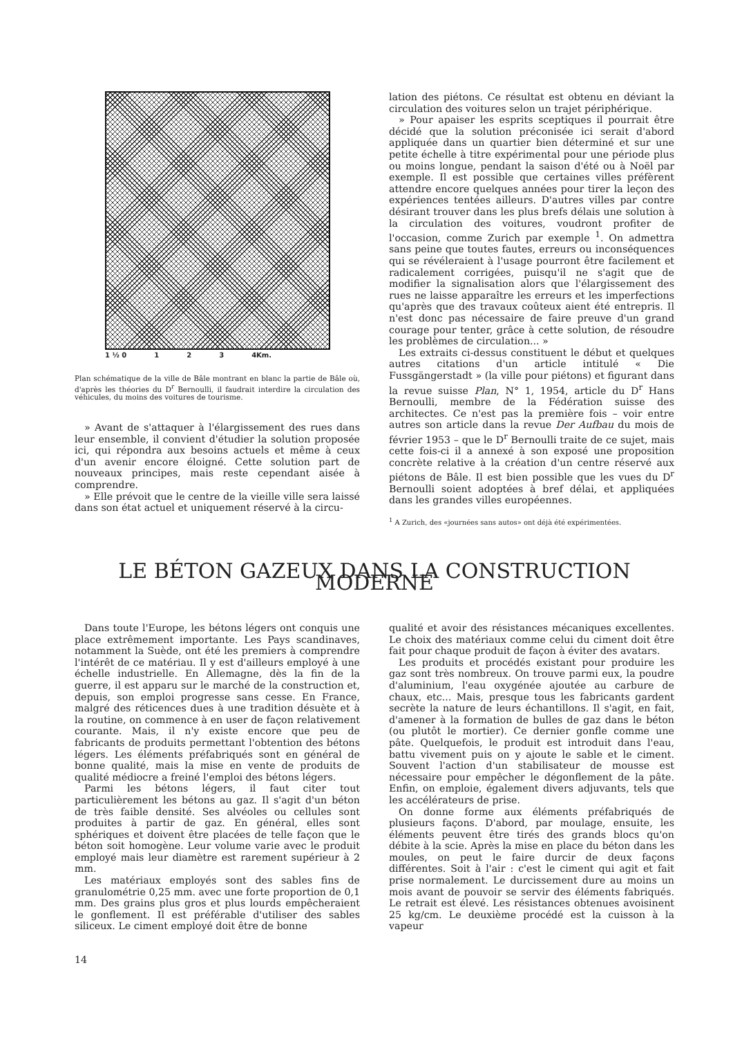1 ½ 0 1 2 3 4Km.
Plan schématique de la ville de Bâle montrant en blanc la partie de Bâle où, d'après les théories du D<sup>r</sup> Bernoulli, il faudrait interdire la circulation des véhicules, du moins des voitures de tourisme.
» Avant de s'attaquer à l'élargissement des rues dans leur ensemble, il convient d'étudier la solution proposée ici, qui répondra aux besoins actuels et même à ceux d'un avenir encore éloigné. Cette solution part de nouveaux principes, mais reste cependant aisée à comprendre.
» Elle prévoit que le centre de la vieille ville sera laissé dans son état actuel et uniquement réservé à la circu-
lation des piétons. Ce résultat est obtenu en déviant la circulation des voitures selon un trajet périphérique.
» Pour apaiser les esprits sceptiques il pourrait être décidé que la solution préconisée ici serait d'abord appliquée dans un quartier bien déterminé et sur une petite échelle à titre expérimental pour une période plus ou moins longue, pendant la saison d'été ou à Noël par exemple. Il est possible que certaines villes préfèrent attendre encore quelques années pour tirer la leçon des expériences tentées ailleurs. D'autres villes par contre désirant trouver dans les plus brefs délais une solution à la circulation des voitures, voudront profiter de l'occasion, comme Zurich par exemple <sup>1</sup>. On admettra sans peine que toutes fautes, erreurs ou inconséquences qui se révéleraient à l'usage pourront être facilement et radicalement corrigées, puisqu'il ne s'agit que de modifier la signalisation alors que l'élargissement des rues ne laisse apparaître les erreurs et les imperfections qu'après que des travaux coûteux aient été entrepris. Il n'est donc pas nécessaire de faire preuve d'un grand courage pour tenter, grâce à cette solution, de résoudre les problèmes de circulation... »
Les extraits ci-dessus constituent le début et quelques autres citations d'un article intitulé « Die Fussgängerstadt » (la ville pour piétons) et figurant dans la revue suisse Plan, N° 1, 1954, article du D<sup>r</sup> Hans Bernoulli, membre de la Fédération suisse des architectes. Ce n'est pas la première fois – voir entre autres son article dans la revue Der Aufbau du mois de février 1953 – que le D<sup>r</sup> Bernoulli traite de ce sujet, mais cette fois-ci il a annexé à son exposé une proposition concrète relative à la création d'un centre réservé aux piétons de Bâle. Il est bien possible que les vues du D<sup>r</sup> Bernoulli soient adoptées à bref délai, et appliquées dans les grandes villes européennes.
<sup>1</sup> A Zurich, des «journées sans autos» ont déjà été expérimentées.
LE BÉTON GAZEUX DANS LA CONSTRUCTION MODERNE
Dans toute l'Europe, les bétons légers ont conquis une place extrêmement importante. Les Pays scandinaves, notamment la Suède, ont été les premiers à comprendre l'intérêt de ce matériau. Il y est d'ailleurs employé à une échelle industrielle. En Allemagne, dès la fin de la guerre, il est apparu sur le marché de la construction et, depuis, son emploi progresse sans cesse. En France, malgré des réticences dues à une tradition désuète et à la routine, on commence à en user de façon relativement courante. Mais, il n'y existe encore que peu de fabricants de produits permettant l'obtention des bétons légers. Les éléments préfabriqués sont en général de bonne qualité, mais la mise en vente de produits de qualité médiocre a freiné l'emploi des bétons légers.
Parmi les bétons légers, il faut citer tout particulièrement les bétons au gaz. Il s'agit d'un béton de très faible densité. Ses alvéoles ou cellules sont produites à partir de gaz. En général, elles sont sphériques et doivent être placées de telle façon que le béton soit homogène. Leur volume varie avec le produit employé mais leur diamètre est rarement supérieur à 2 mm.
Les matériaux employés sont des sables fins de granulométrie 0,25 mm. avec une forte proportion de 0,1 mm. Des grains plus gros et plus lourds empêcheraient le gonflement. Il est préférable d'utiliser des sables siliceux. Le ciment employé doit être de bonne
qualité et avoir des résistances mécaniques excellentes. Le choix des matériaux comme celui du ciment doit être fait pour chaque produit de façon à éviter des avatars.
Les produits et procédés existant pour produire les gaz sont très nombreux. On trouve parmi eux, la poudre d'aluminium, l'eau oxygénée ajoutée au carbure de chaux, etc... Mais, presque tous les fabricants gardent secrète la nature de leurs échantillons. Il s'agit, en fait, d'amener à la formation de bulles de gaz dans le béton (ou plutôt le mortier). Ce dernier gonfle comme une pâte. Quelquefois, le produit est introduit dans l'eau, battu vivement puis on y ajoute le sable et le ciment. Souvent l'action d'un stabilisateur de mousse est nécessaire pour empêcher le dégonflement de la pâte. Enfin, on emploie, également divers adjuvants, tels que les accélérateurs de prise.
On donne forme aux éléments préfabriqués de plusieurs façons. D'abord, par moulage, ensuite, les éléments peuvent être tirés des grands blocs qu'on débite à la scie. Après la mise en place du béton dans les moules, on peut le faire durcir de deux façons différentes. Soit à l'air : c'est le ciment qui agit et fait prise normalement. Le durcissement dure au moins un mois avant de pouvoir se servir des éléments fabriqués. Le retrait est élevé. Les résistances obtenues avoisinent 25 kg/cm. Le deuxième procédé est la cuisson à la vapeur
14